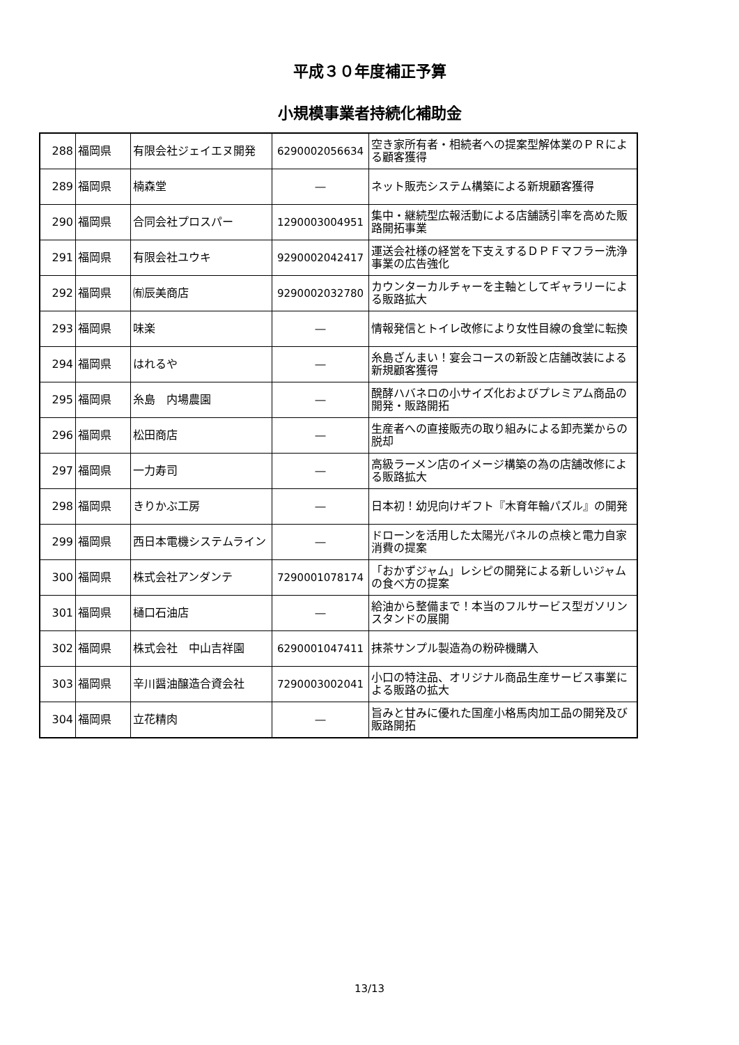平成３０年度補正予算
小規模事業者持続化補助金
| 288 | 福岡県 | 有限会社ジェイエヌ開発 | 6290002056634 | 空き家所有者・相続者への提案型解体業のＰＲによる顧客獲得 |
| 289 | 福岡県 | 楠森堂 | ― | ネット販売システム構築による新規顧客獲得 |
| 290 | 福岡県 | 合同会社プロスパー | 1290003004951 | 集中・継続型広報活動による店舗誘引率を高めた販路開拓事業 |
| 291 | 福岡県 | 有限会社ユウキ | 9290002042417 | 運送会社様の経営を下支えするＤＰＦマフラー洗浄事業の広告強化 |
| 292 | 福岡県 | ㈲辰美商店 | 9290002032780 | カウンターカルチャーを主軸としてギャラリーによる販路拡大 |
| 293 | 福岡県 | 味楽 | ― | 情報発信とトイレ改修により女性目線の食堂に転換 |
| 294 | 福岡県 | はれるや | ― | 糸島ざんまい！宴会コースの新設と店舗改装による新規顧客獲得 |
| 295 | 福岡県 | 糸島 内場農園 | ― | 醗酵ハバネロの小サイズ化およびプレミアム商品の開発・販路開拓 |
| 296 | 福岡県 | 松田商店 | ― | 生産者への直接販売の取り組みによる卸売業からの脱却 |
| 297 | 福岡県 | 一力寿司 | ― | 高級ラーメン店のイメージ構築の為の店舗改修による販路拡大 |
| 298 | 福岡県 | きりかぶ工房 | ― | 日本初！幼児向けギフト『木育年輪パズル』の開発 |
| 299 | 福岡県 | 西日本電機システムライン | ― | ドローンを活用した太陽光パネルの点検と電力自家消費の提案 |
| 300 | 福岡県 | 株式会社アンダンテ | 7290001078174 | 「おかずジャム」レシピの開発による新しいジャムの食べ方の提案 |
| 301 | 福岡県 | 樋口石油店 | ― | 給油から整備まで！本当のフルサービス型ガソリンスタンドの展開 |
| 302 | 福岡県 | 株式会社 中山吉祥園 | 6290001047411 | 抹茶サンプル製造為の粉砕機購入 |
| 303 | 福岡県 | 辛川醤油醸造合資会社 | 7290003002041 | 小口の特注品、オリジナル商品生産サービス事業による販路の拡大 |
| 304 | 福岡県 | 立花精肉 | ― | 旨みと甘みに優れた国産小格馬肉加工品の開発及び販路開拓 |
13/13